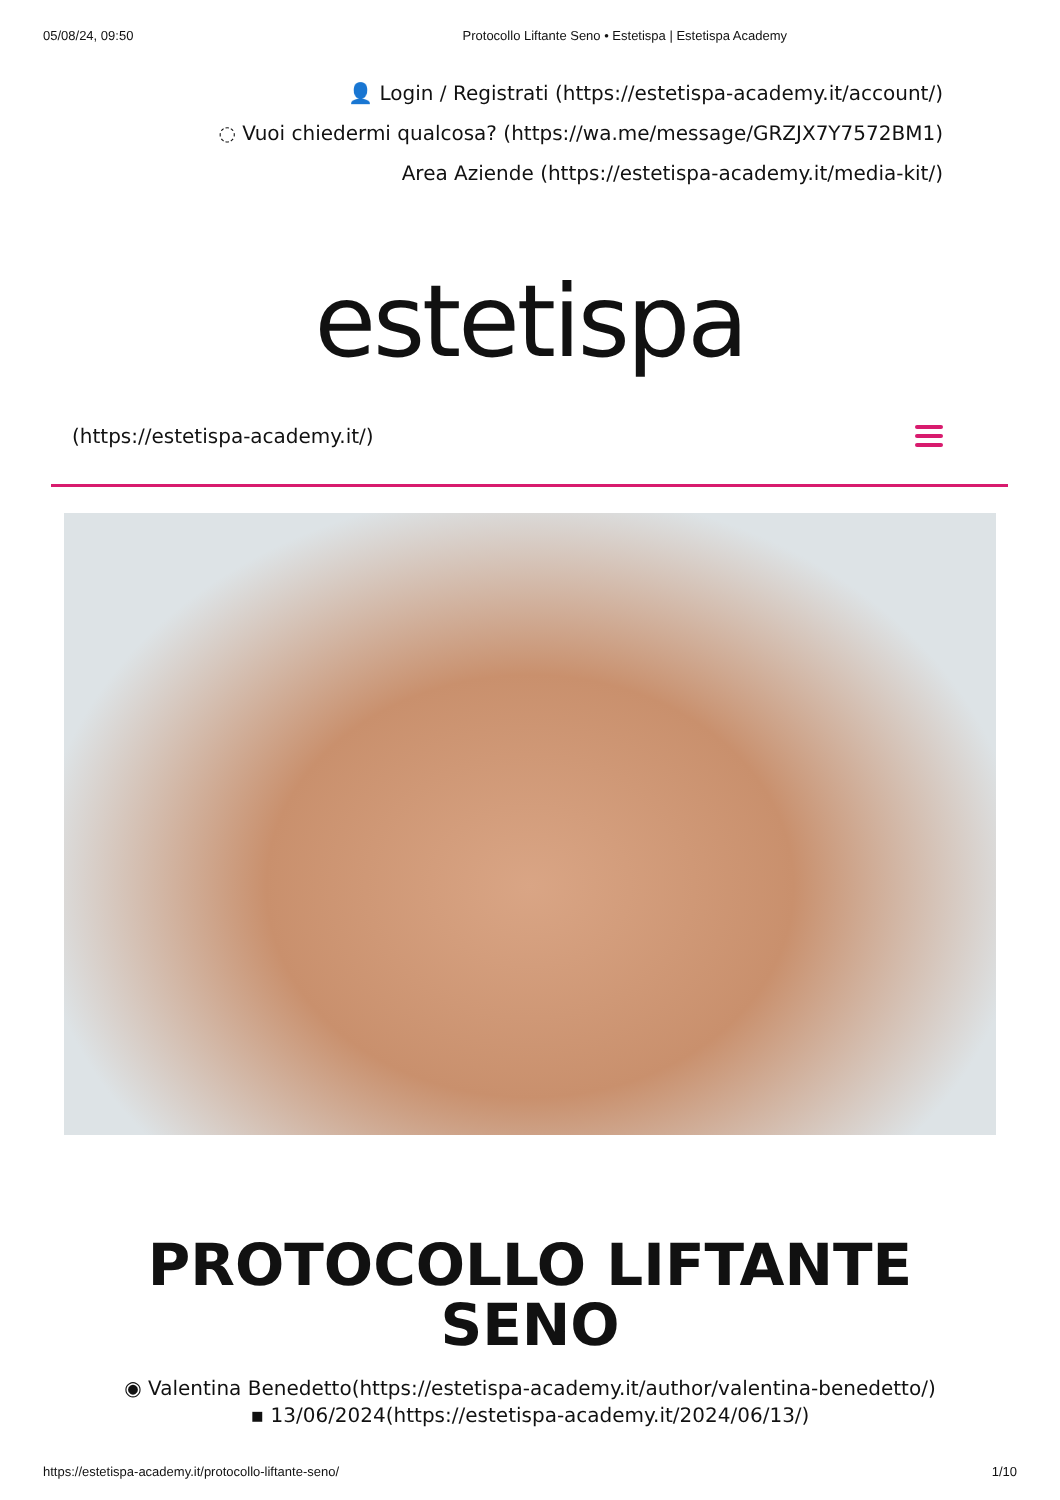05/08/24, 09:50 Protocollo Liftante Seno • Estetispa | Estetispa Academy
👤 Login / Registrati (https://estetispa-academy.it/account/)
◌ Vuoi chiedermi qualcosa? (https://wa.me/message/GRZJX7Y7572BM1)
Area Aziende (https://estetispa-academy.it/media-kit/)
estetispa
(https://estetispa-academy.it/)
PROTOCOLLO LIFTANTE
SENO
◉ Valentina Benedetto(https://estetispa-academy.it/author/valentina-benedetto/)
▪ 13/06/2024(https://estetispa-academy.it/2024/06/13/)
https://estetispa-academy.it/protocollo-liftante-seno/ 1/10